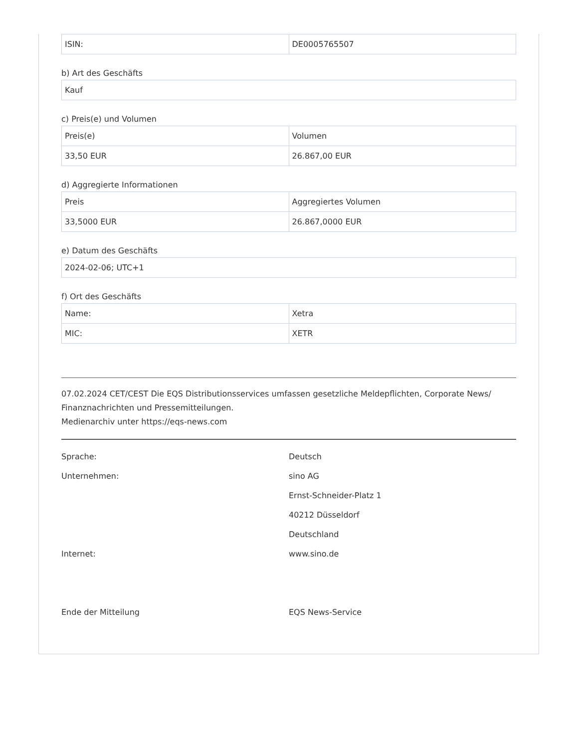| ISIN: | DE0005765507 |
b) Art des Geschäfts
| Kauf |
c) Preis(e) und Volumen
| Preis(e) | Volumen |
| 33,50 EUR | 26.867,00 EUR |
d) Aggregierte Informationen
| Preis | Aggregiertes Volumen |
| 33,5000 EUR | 26.867,0000 EUR |
e) Datum des Geschäfts
| 2024-02-06; UTC+1 |
f) Ort des Geschäfts
| Name: | Xetra |
| MIC: | XETR |
07.02.2024 CET/CEST Die EQS Distributionsservices umfassen gesetzliche Meldepflichten, Corporate News/ Finanznachrichten und Pressemitteilungen.
Medienarchiv unter https://eqs-news.com
| Sprache: | Deutsch |
| Unternehmen: | sino AG |
| | Ernst-Schneider-Platz 1 |
| | 40212 Düsseldorf |
| | Deutschland |
| Internet: | www.sino.de |
| Ende der Mitteilung | EQS News-Service |